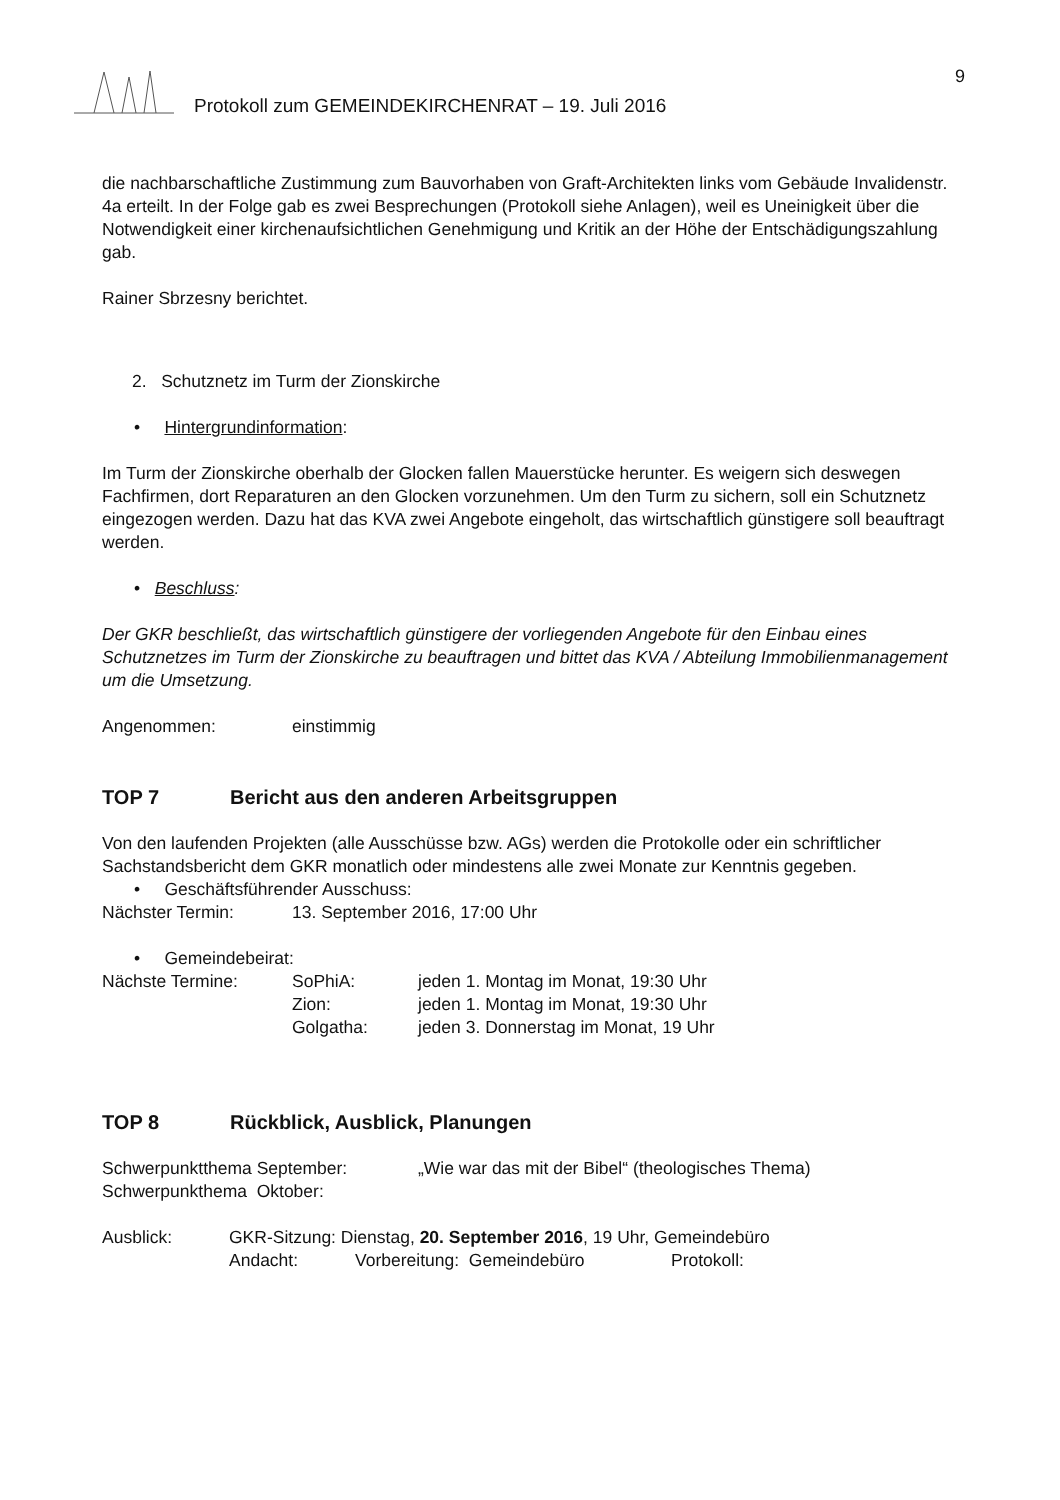9
Protokoll zum GEMEINDEKIRCHENRAT – 19. Juli 2016
die nachbarschaftliche Zustimmung zum Bauvorhaben von Graft-Architekten links vom Gebäude Invalidenstr. 4a erteilt. In der Folge gab es zwei Besprechungen (Protokoll siehe Anlagen), weil es Uneinigkeit über die Notwendigkeit einer kirchenaufsichtlichen Genehmigung und Kritik an der Höhe der Entschädigungszahlung gab.
Rainer Sbrzesny berichtet.
2. Schutznetz im Turm der Zionskirche
• Hintergrundinformation:
Im Turm der Zionskirche oberhalb der Glocken fallen Mauerstücke herunter. Es weigern sich deswegen Fachfirmen, dort Reparaturen an den Glocken vorzunehmen. Um den Turm zu sichern, soll ein Schutznetz eingezogen werden. Dazu hat das KVA zwei Angebote eingeholt, das wirtschaftlich günstigere soll beauftragt werden.
• Beschluss:
Der GKR beschließt, das wirtschaftlich günstigere der vorliegenden Angebote für den Einbau eines Schutznetzes im Turm der Zionskirche zu beauftragen und bittet das KVA / Abteilung Immobilienmanagement um die Umsetzung.
Angenommen: einstimmig
TOP 7 Bericht aus den anderen Arbeitsgruppen
Von den laufenden Projekten (alle Ausschüsse bzw. AGs) werden die Protokolle oder ein schriftlicher Sachstandsbericht dem GKR monatlich oder mindestens alle zwei Monate zur Kenntnis gegeben.
• Geschäftsführender Ausschuss:
Nächster Termin: 13. September 2016, 17:00 Uhr
• Gemeindebeirat:
Nächste Termine: SoPhiA: jeden 1. Montag im Monat, 19:30 Uhr
Zion: jeden 1. Montag im Monat, 19:30 Uhr
Golgatha: jeden 3. Donnerstag im Monat, 19 Uhr
TOP 8 Rückblick, Ausblick, Planungen
Schwerpunktthema September: „Wie war das mit der Bibel“ (theologisches Thema)
Schwerpunkthema Oktober:
Ausblick: GKR-Sitzung: Dienstag, 20. September 2016, 19 Uhr, Gemeindebüro
Andacht: Vorbereitung: Gemeindebüro Protokoll: